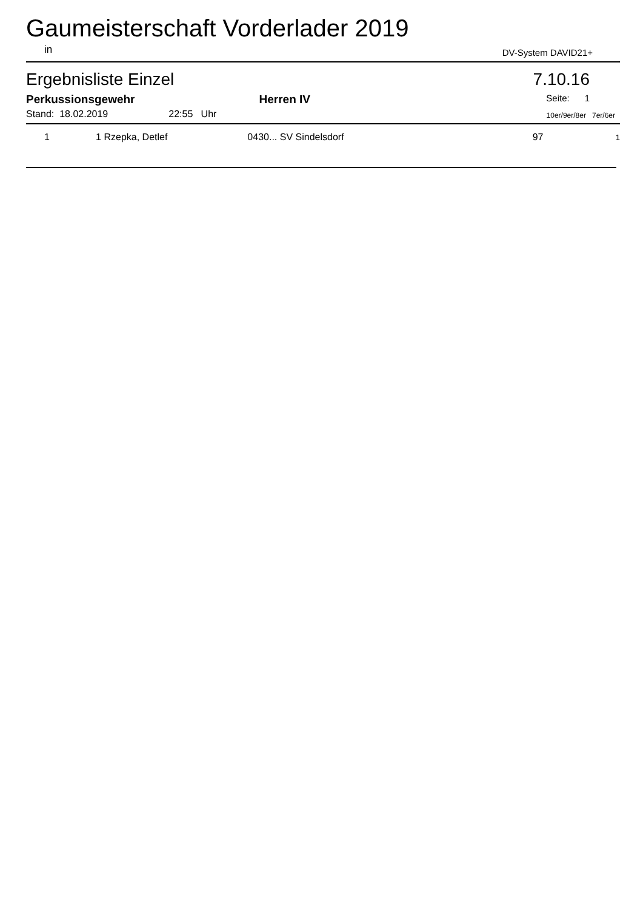Gaumeisterschaft Vorderlader 2019
in DV-System DAVID21+
Ergebnisliste Einzel 7.10.16
Perkussionsgewehr Herren IV Seite: 1
Stand: 18.02.2019 22:55 Uhr 10er/9er/8er 7er/6er
| 1 | 1 Rzepka, Detlef | 0430... SV Sindelsdorf | 97 | 1 |